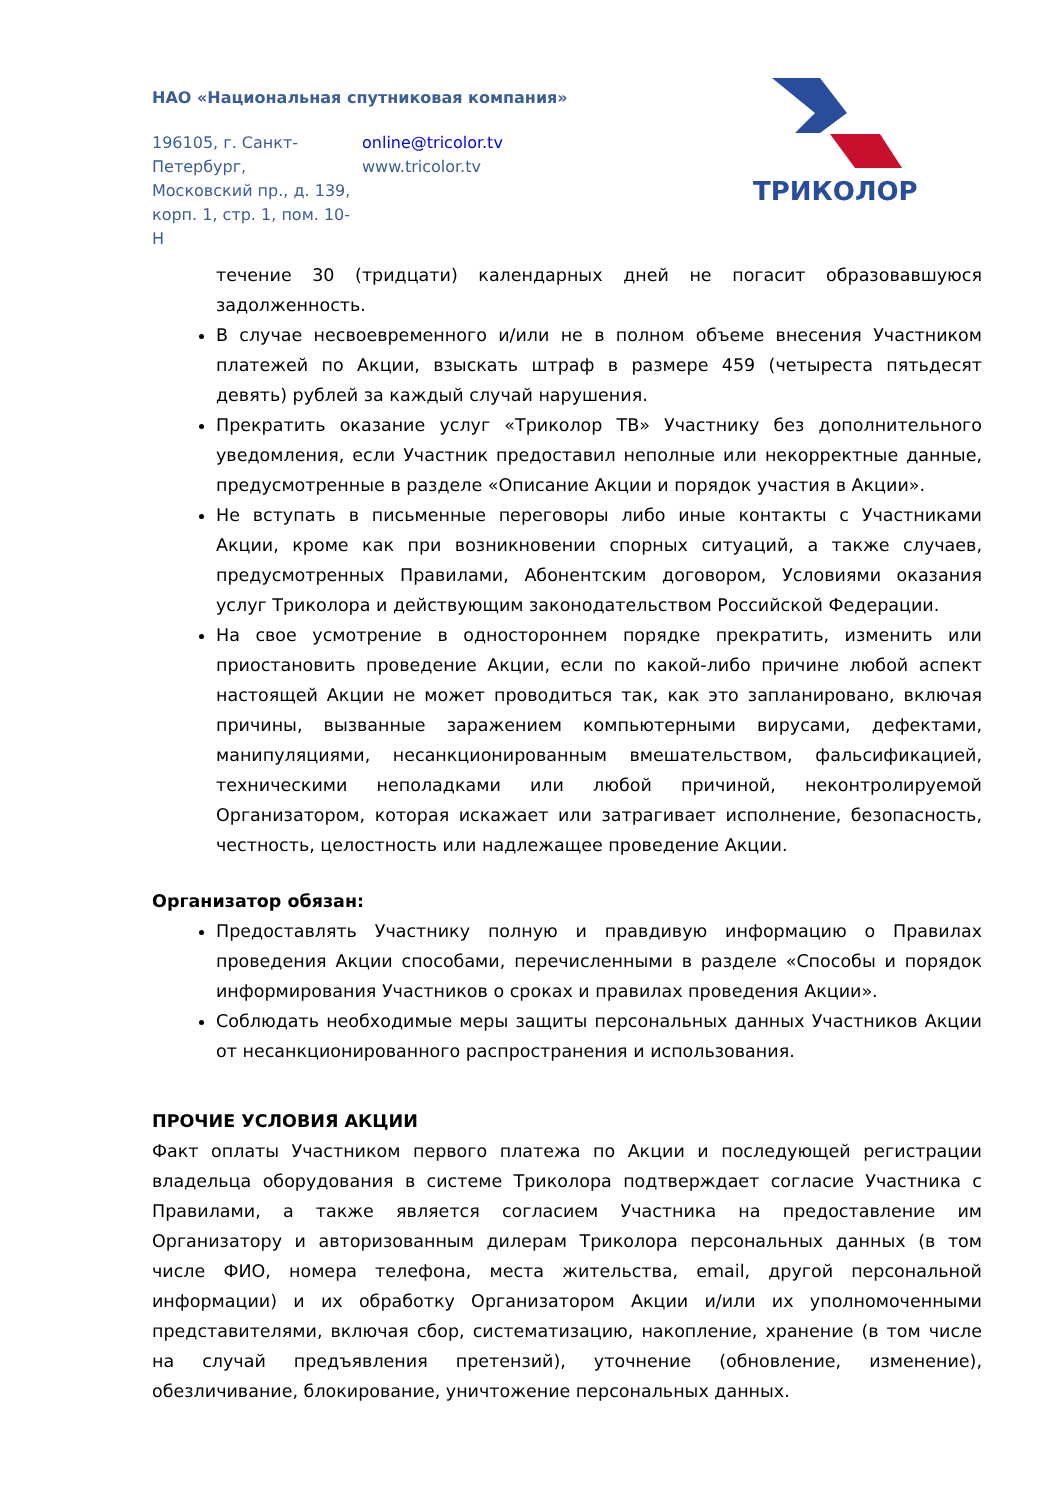НАО «Национальная спутниковая компания»
196105, г. Санкт-Петербург,
Московский пр., д. 139,
корп. 1, стр. 1, пом. 10-Н
online@tricolor.tv
www.tricolor.tv
ТРИКОЛОР
течение 30 (тридцати) календарных дней не погасит образовавшуюся задолженность.
В случае несвоевременного и/или не в полном объеме внесения Участником платежей по Акции, взыскать штраф в размере 459 (четыреста пятьдесят девять) рублей за каждый случай нарушения.
Прекратить оказание услуг «Триколор ТВ» Участнику без дополнительного уведомления, если Участник предоставил неполные или некорректные данные, предусмотренные в разделе «Описание Акции и порядок участия в Акции».
Не вступать в письменные переговоры либо иные контакты с Участниками Акции, кроме как при возникновении спорных ситуаций, а также случаев, предусмотренных Правилами, Абонентским договором, Условиями оказания услуг Триколора и действующим законодательством Российской Федерации.
На свое усмотрение в одностороннем порядке прекратить, изменить или приостановить проведение Акции, если по какой-либо причине любой аспект настоящей Акции не может проводиться так, как это запланировано, включая причины, вызванные заражением компьютерными вирусами, дефектами, манипуляциями, несанкционированным вмешательством, фальсификацией, техническими неполадками или любой причиной, неконтролируемой Организатором, которая искажает или затрагивает исполнение, безопасность, честность, целостность или надлежащее проведение Акции.
Организатор обязан:
Предоставлять Участнику полную и правдивую информацию о Правилах проведения Акции способами, перечисленными в разделе «Способы и порядок информирования Участников о сроках и правилах проведения Акции».
Соблюдать необходимые меры защиты персональных данных Участников Акции от несанкционированного распространения и использования.
ПРОЧИЕ УСЛОВИЯ АКЦИИ
Факт оплаты Участником первого платежа по Акции и последующей регистрации владельца оборудования в системе Триколора подтверждает согласие Участника с Правилами, а также является согласием Участника на предоставление им Организатору и авторизованным дилерам Триколора персональных данных (в том числе ФИО, номера телефона, места жительства, email, другой персональной информации) и их обработку Организатором Акции и/или их уполномоченными представителями, включая сбор, систематизацию, накопление, хранение (в том числе на случай предъявления претензий), уточнение (обновление, изменение), обезличивание, блокирование, уничтожение персональных данных.